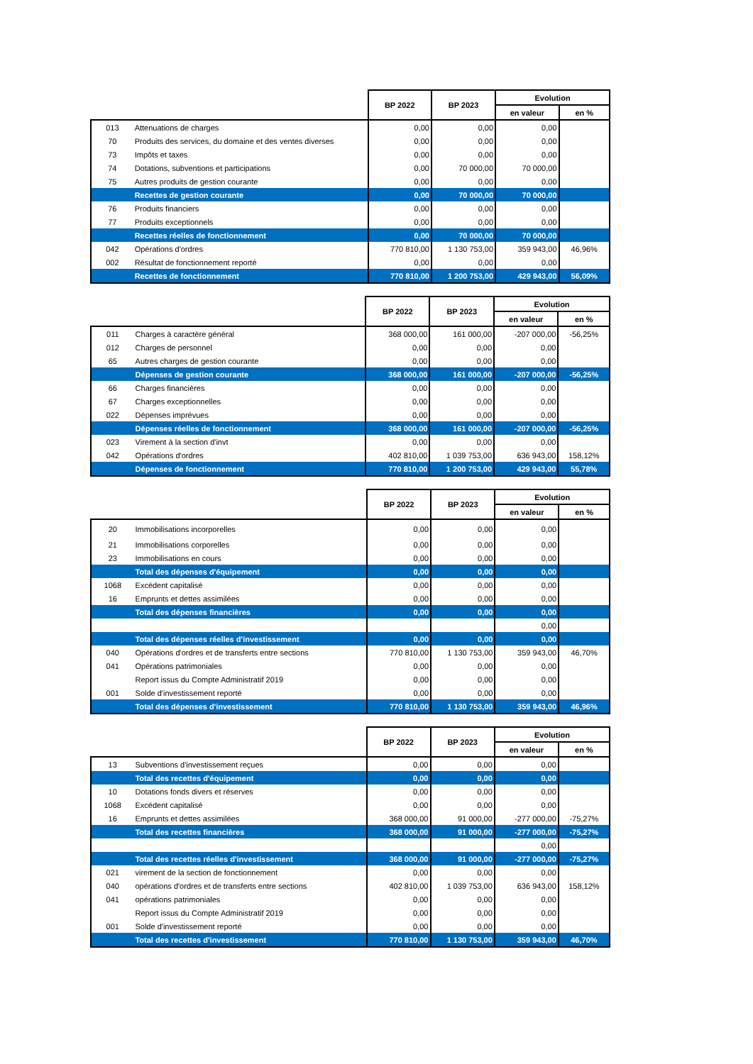| | | BP 2022 | BP 2023 | Evolution | |
| --- | --- | --- | --- | --- | --- |
| | | | | en valeur | en % |
| 013 | Attenuations de charges | 0,00 | 0,00 | 0,00 | |
| 70 | Produits des services, du domaine et des ventes diverses | 0,00 | 0,00 | 0,00 | |
| 73 | Impôts et taxes | 0,00 | 0,00 | 0,00 | |
| 74 | Dotations, subventions et participations | 0,00 | 70 000,00 | 70 000,00 | |
| 75 | Autres produits de gestion courante | 0,00 | 0,00 | 0,00 | |
| | Recettes de gestion courante | 0,00 | 70 000,00 | 70 000,00 | |
| 76 | Produits financiers | 0,00 | 0,00 | 0,00 | |
| 77 | Produits exceptionnels | 0,00 | 0,00 | 0,00 | |
| | Recettes réelles de fonctionnement | 0,00 | 70 000,00 | 70 000,00 | |
| 042 | Opérations d'ordres | 770 810,00 | 1 130 753,00 | 359 943,00 | 46,96% |
| 002 | Résultat de fonctionnement reporté | 0,00 | 0,00 | 0,00 | |
| | Recettes de fonctionnement | 770 810,00 | 1 200 753,00 | 429 943,00 | 56,09% |
| | | BP 2022 | BP 2023 | Evolution | |
| --- | --- | --- | --- | --- | --- |
| | | | | en valeur | en % |
| 011 | Charges à caractère général | 368 000,00 | 161 000,00 | -207 000,00 | -56,25% |
| 012 | Charges de personnel | 0,00 | 0,00 | 0,00 | |
| 65 | Autres charges de gestion courante | 0,00 | 0,00 | 0,00 | |
| | Dépenses de gestion courante | 368 000,00 | 161 000,00 | -207 000,00 | -56,25% |
| 66 | Charges financières | 0,00 | 0,00 | 0,00 | |
| 67 | Charges exceptionnelles | 0,00 | 0,00 | 0,00 | |
| 022 | Dépenses imprévues | 0,00 | 0,00 | 0,00 | |
| | Dépenses réelles de fonctionnement | 368 000,00 | 161 000,00 | -207 000,00 | -56,25% |
| 023 | Virement à la section d'invt | 0,00 | 0,00 | 0,00 | |
| 042 | Opérations d'ordres | 402 810,00 | 1 039 753,00 | 636 943,00 | 158,12% |
| | Dépenses de fonctionnement | 770 810,00 | 1 200 753,00 | 429 943,00 | 55,78% |
| | | BP 2022 | BP 2023 | Evolution | |
| --- | --- | --- | --- | --- | --- |
| | | | | en valeur | en % |
| 20 | Immobilisations incorporelles | 0,00 | 0,00 | 0,00 | |
| 21 | Immobilisations corporelles | 0,00 | 0,00 | 0,00 | |
| 23 | Immobilisations en cours | 0,00 | 0,00 | 0,00 | |
| | Total des dépenses d'équipement | 0,00 | 0,00 | 0,00 | |
| 1068 | Excédent capitalisé | 0,00 | 0,00 | 0,00 | |
| 16 | Emprunts et dettes assimilées | 0,00 | 0,00 | 0,00 | |
| | Total des dépenses financières | 0,00 | 0,00 | 0,00 | |
| | | | | 0,00 | |
| | Total des dépenses réelles d'investissement | 0,00 | 0,00 | 0,00 | |
| 040 | Opérations d'ordres et de transferts entre sections | 770 810,00 | 1 130 753,00 | 359 943,00 | 46,70% |
| 041 | Opérations patrimoniales | 0,00 | 0,00 | 0,00 | |
| | Report issus du Compte Administratif 2019 | 0,00 | 0,00 | 0,00 | |
| 001 | Solde d'investissement reporté | 0,00 | 0,00 | 0,00 | |
| | Total des dépenses d'investissement | 770 810,00 | 1 130 753,00 | 359 943,00 | 46,96% |
| | | BP 2022 | BP 2023 | Evolution | |
| --- | --- | --- | --- | --- | --- |
| | | | | en valeur | en % |
| 13 | Subventions d'investissement reçues | 0,00 | 0,00 | 0,00 | |
| | Total des recettes d'équipement | 0,00 | 0,00 | 0,00 | |
| 10 | Dotations fonds divers et réserves | 0,00 | 0,00 | 0,00 | |
| 1068 | Excédent capitalisé | 0,00 | 0,00 | 0,00 | |
| 16 | Emprunts et dettes assimilées | 368 000,00 | 91 000,00 | -277 000,00 | -75,27% |
| | Total des recettes financières | 368 000,00 | 91 000,00 | -277 000,00 | -75,27% |
| | | | | 0,00 | |
| | Total des recettes réelles d'investissement | 368 000,00 | 91 000,00 | -277 000,00 | -75,27% |
| 021 | virement de la section de fonctionnement | 0,00 | 0,00 | 0,00 | |
| 040 | opérations d'ordres et de transferts entre sections | 402 810,00 | 1 039 753,00 | 636 943,00 | 158,12% |
| 041 | opérations patrimoniales | 0,00 | 0,00 | 0,00 | |
| | Report issus du Compte Administratif 2019 | 0,00 | 0,00 | 0,00 | |
| 001 | Solde d'investissement reporté | 0,00 | 0,00 | 0,00 | |
| | Total des recettes d'investissement | 770 810,00 | 1 130 753,00 | 359 943,00 | 46,70% |